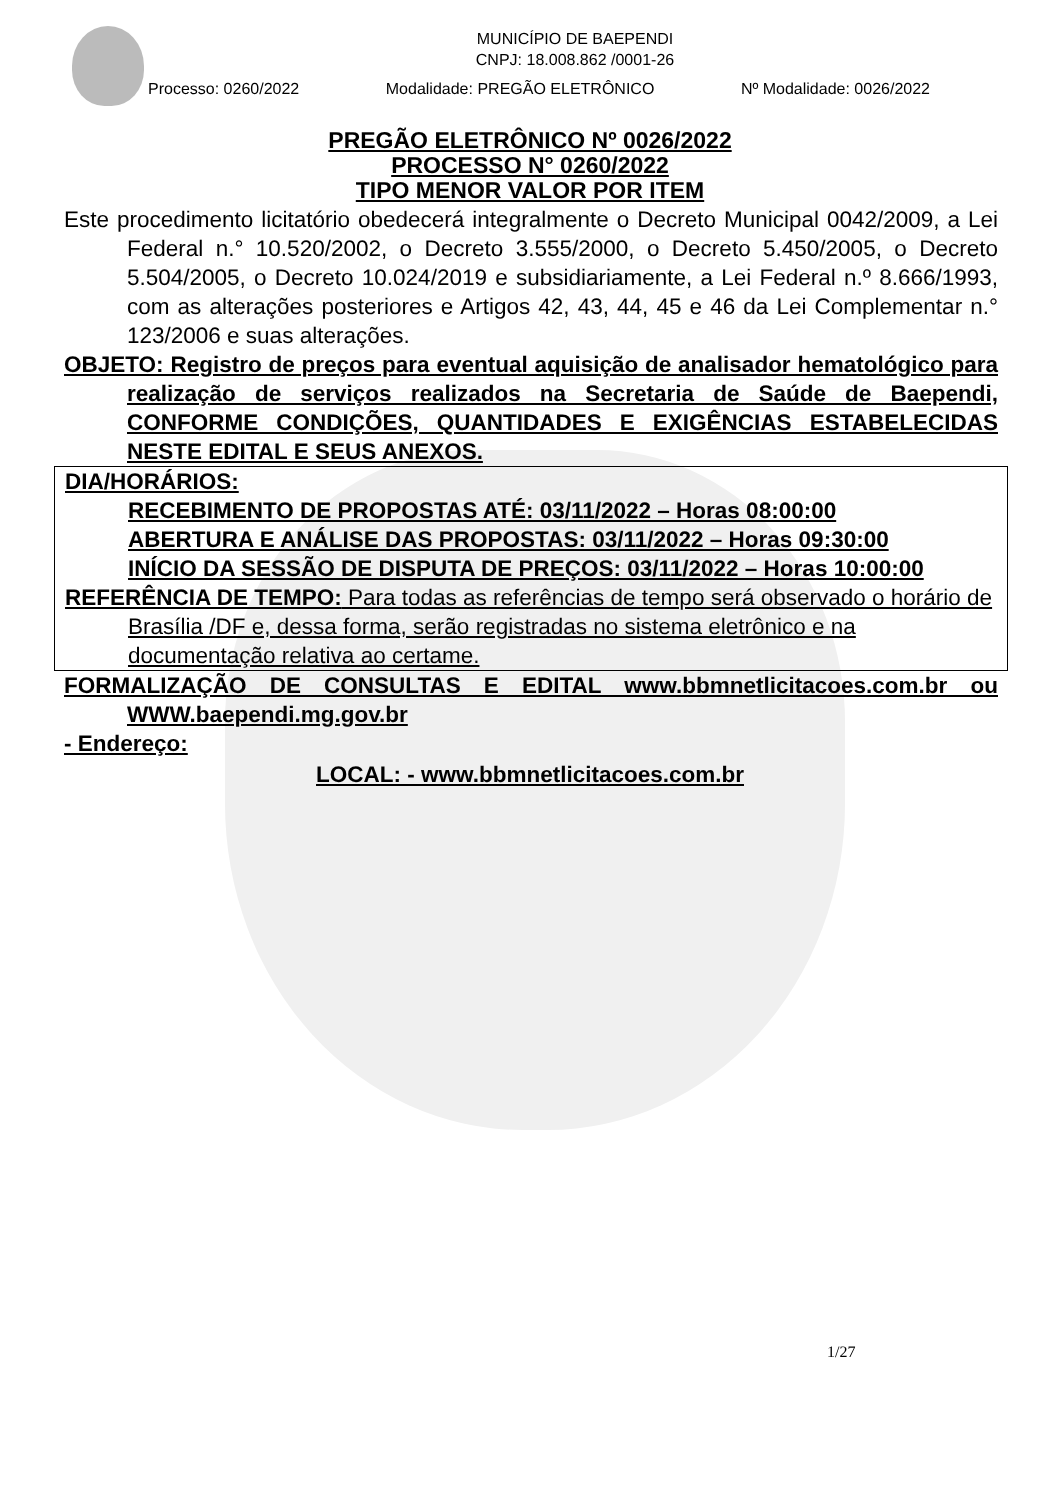MUNICÍPIO DE BAEPENDI
CNPJ: 18.008.862 /0001-26
Processo: 0260/2022 Modalidade: PREGÃO ELETRÔNICO Nº Modalidade: 0026/2022
PREGÃO ELETRÔNICO Nº 0026/2022
PROCESSO N° 0260/2022
TIPO MENOR VALOR POR ITEM
Este procedimento licitatório obedecerá integralmente o Decreto Municipal 0042/2009, a Lei Federal n.° 10.520/2002, o Decreto 3.555/2000, o Decreto 5.450/2005, o Decreto 5.504/2005, o Decreto 10.024/2019 e subsidiariamente, a Lei Federal n.º 8.666/1993, com as alterações posteriores e Artigos 42, 43, 44, 45 e 46 da Lei Complementar n.° 123/2006 e suas alterações.
OBJETO: Registro de preços para eventual aquisição de analisador hematológico para realização de serviços realizados na Secretaria de Saúde de Baependi, CONFORME CONDIÇÕES, QUANTIDADES E EXIGÊNCIAS ESTABELECIDAS NESTE EDITAL E SEUS ANEXOS.
DIA/HORÁRIOS:
RECEBIMENTO DE PROPOSTAS ATÉ: 03/11/2022 – Horas 08:00:00
ABERTURA E ANÁLISE DAS PROPOSTAS: 03/11/2022 – Horas 09:30:00
INÍCIO DA SESSÃO DE DISPUTA DE PREÇOS: 03/11/2022 – Horas 10:00:00
REFERÊNCIA DE TEMPO: Para todas as referências de tempo será observado o horário de Brasília /DF e, dessa forma, serão registradas no sistema eletrônico e na documentação relativa ao certame.
FORMALIZAÇÃO DE CONSULTAS E EDITAL www.bbmnetlicitacoes.com.br ou WWW.baependi.mg.gov.br
- Endereço:
LOCAL: - www.bbmnetlicitacoes.com.br
1/27